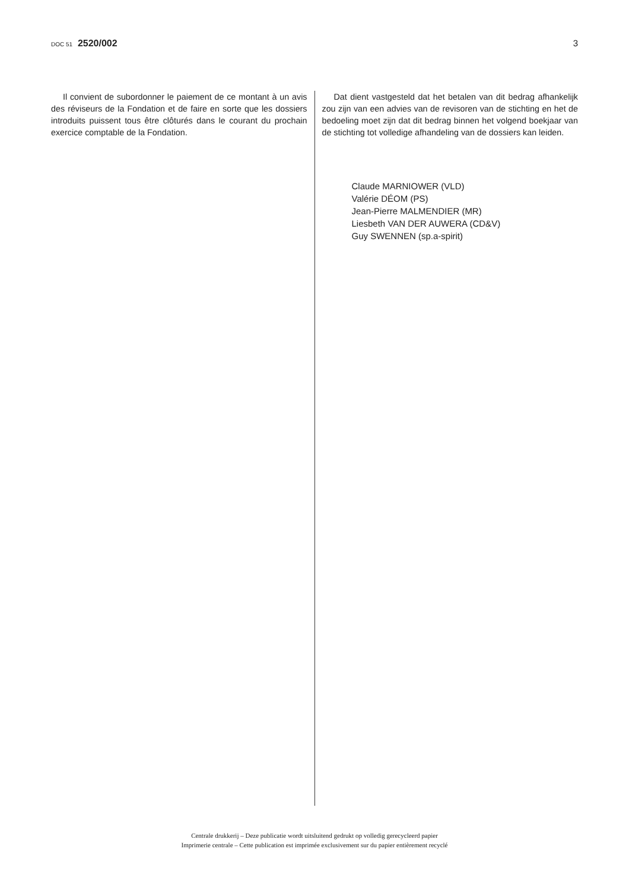DOC 51 2520/002 3
Il convient de subordonner le paiement de ce montant à un avis des réviseurs de la Fondation et de faire en sorte que les dossiers introduits puissent tous être clôturés dans le courant du prochain exercice comptable de la Fondation.
Dat dient vastgesteld dat het betalen van dit bedrag afhankelijk zou zijn van een advies van de revisoren van de stichting en het de bedoeling moet zijn dat dit bedrag binnen het volgend boekjaar van de stichting tot volledige afhandeling van de dossiers kan leiden.
Claude MARNIOWER (VLD)
Valérie DÉOM (PS)
Jean-Pierre MALMENDIER (MR)
Liesbeth VAN DER AUWERA (CD&V)
Guy SWENNEN (sp.a-spirit)
Centrale drukkerij – Deze publicatie wordt uitsluitend gedrukt op volledig gerecycleerd papier
Imprimerie centrale – Cette publication est imprimée exclusivement sur du papier entièrement recyclé